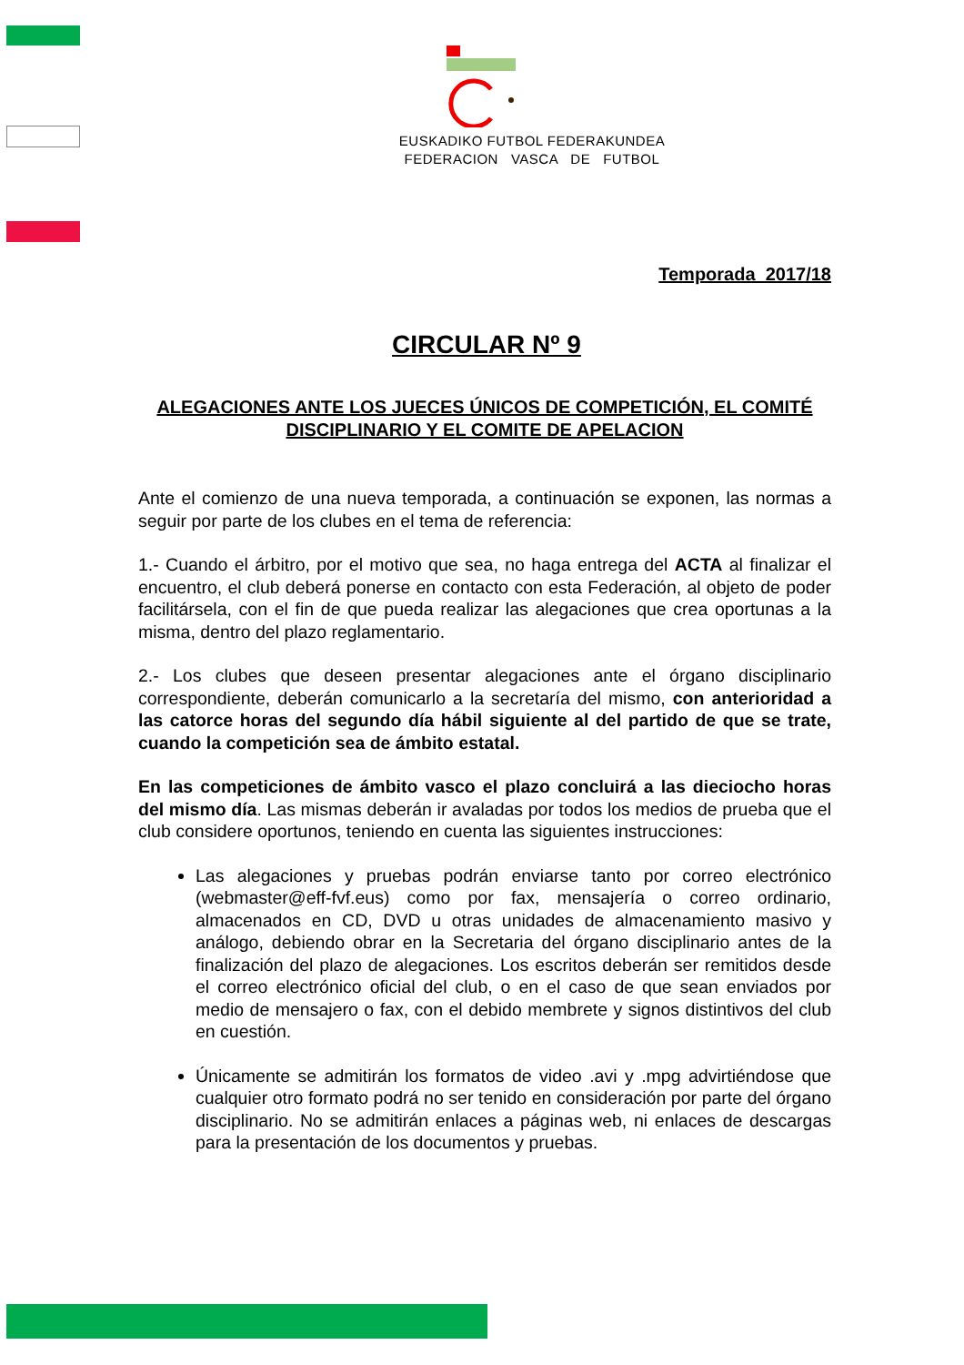EUSKADIKO FUTBOL FEDERAKUNDEA
FEDERACION VASCA DE FUTBOL
Temporada 2017/18
CIRCULAR Nº 9
ALEGACIONES ANTE LOS JUECES ÚNICOS DE COMPETICIÓN, EL COMITÉ DISCIPLINARIO Y EL COMITE DE APELACION
Ante el comienzo de una nueva temporada, a continuación se exponen, las normas a seguir por parte de los clubes en el tema de referencia:
1.- Cuando el árbitro, por el motivo que sea, no haga entrega del ACTA al finalizar el encuentro, el club deberá ponerse en contacto con esta Federación, al objeto de poder facilitársela, con el fin de que pueda realizar las alegaciones que crea oportunas a la misma, dentro del plazo reglamentario.
2.- Los clubes que deseen presentar alegaciones ante el órgano disciplinario correspondiente, deberán comunicarlo a la secretaría del mismo, con anterioridad a las catorce horas del segundo día hábil siguiente al del partido de que se trate, cuando la competición sea de ámbito estatal.
En las competiciones de ámbito vasco el plazo concluirá a las dieciocho horas del mismo día. Las mismas deberán ir avaladas por todos los medios de prueba que el club considere oportunos, teniendo en cuenta las siguientes instrucciones:
Las alegaciones y pruebas podrán enviarse tanto por correo electrónico (webmaster@eff-fvf.eus) como por fax, mensajería o correo ordinario, almacenados en CD, DVD u otras unidades de almacenamiento masivo y análogo, debiendo obrar en la Secretaria del órgano disciplinario antes de la finalización del plazo de alegaciones. Los escritos deberán ser remitidos desde el correo electrónico oficial del club, o en el caso de que sean enviados por medio de mensajero o fax, con el debido membrete y signos distintivos del club en cuestión.
Únicamente se admitirán los formatos de video .avi y .mpg advirtiéndose que cualquier otro formato podrá no ser tenido en consideración por parte del órgano disciplinario. No se admitirán enlaces a páginas web, ni enlaces de descargas para la presentación de los documentos y pruebas.